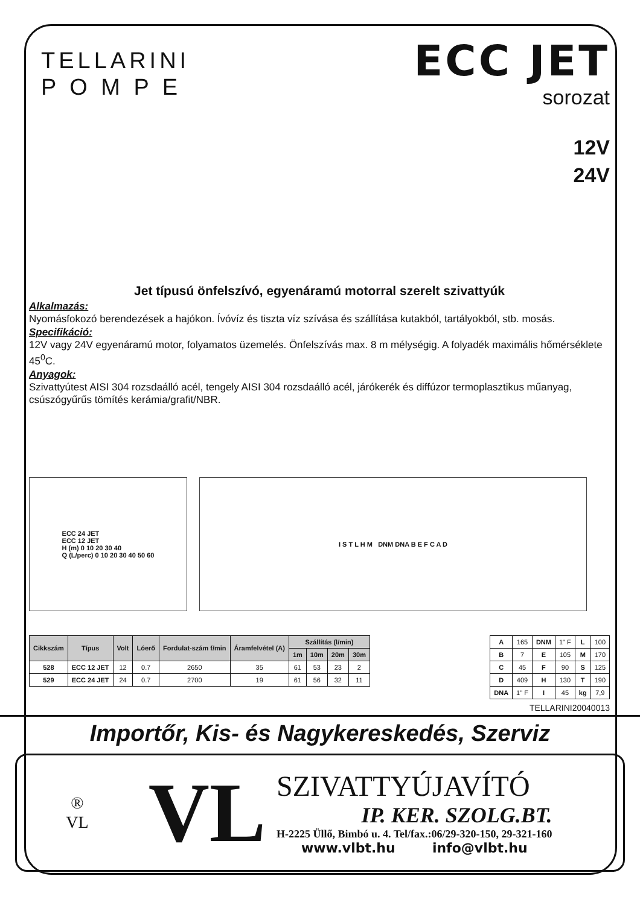TELLARINI
P O M P E
ECC JET
sorozat
12V
24V
Jet típusú önfelszívó, egyenáramú motorral szerelt szivattyúk
Alkalmazás:
Nyomásfokozó berendezések a hajókon. Ívóvíz és tiszta víz szívása és szállítása kutakból, tartályokból, stb. mosás.
Specifikáció:
12V vagy 24V egyenáramú motor, folyamatos üzemelés. Önfelszívás max. 8 m mélységig. A folyadék maximális hőmérséklete 45<sup>0</sup>C.
Anyagok:
Szivattyútest AISI 304 rozsdaálló acél, tengely AISI 304 rozsdaálló acél, járókerék és diffúzor termoplasztikus műanyag, csúszógyűrűs tömítés kerámia/grafit/NBR.
ECC 24 JET
ECC 12 JET
H (m) 0 10 20 30 40
Q (L/perc) 0 10 20 30 40 50 60
I S T L H M DNM DNA B E F C A D
| Cikkszám | Típus | Volt | Lóerő | Fordulat-szám f/min | Áramfelvétel (A) | Szállítás (l/min) | | | |
| --- | --- | --- | --- | --- | --- | --- | --- | --- | --- |
| | | | | | | 1m | 10m | 20m | 30m |
| 528 | ECC 12 JET | 12 | 0.7 | 2650 | 35 | 61 | 53 | 23 | 2 |
| 529 | ECC 24 JET | 24 | 0.7 | 2700 | 19 | 61 | 56 | 32 | 11 |
| A | 165 | DNM | 1" F | L | 100 |
| B | 7 | E | 105 | M | 170 |
| C | 45 | F | 90 | S | 125 |
| D | 409 | H | 130 | T | 190 |
| DNA | 1" F | I | 45 | kg | 7,9 |
TELLARINI20040013
Importőr, Kis- és Nagykereskedés, Szerviz
®
VL
VL
SZIVATTYÚJAVÍTÓ
IP. KER. SZOLG.BT.
H-2225 Üllő, Bimbó u. 4. Tel/fax.:06/29-320-150, 29-321-160
www.vlbt.hu info@vlbt.hu